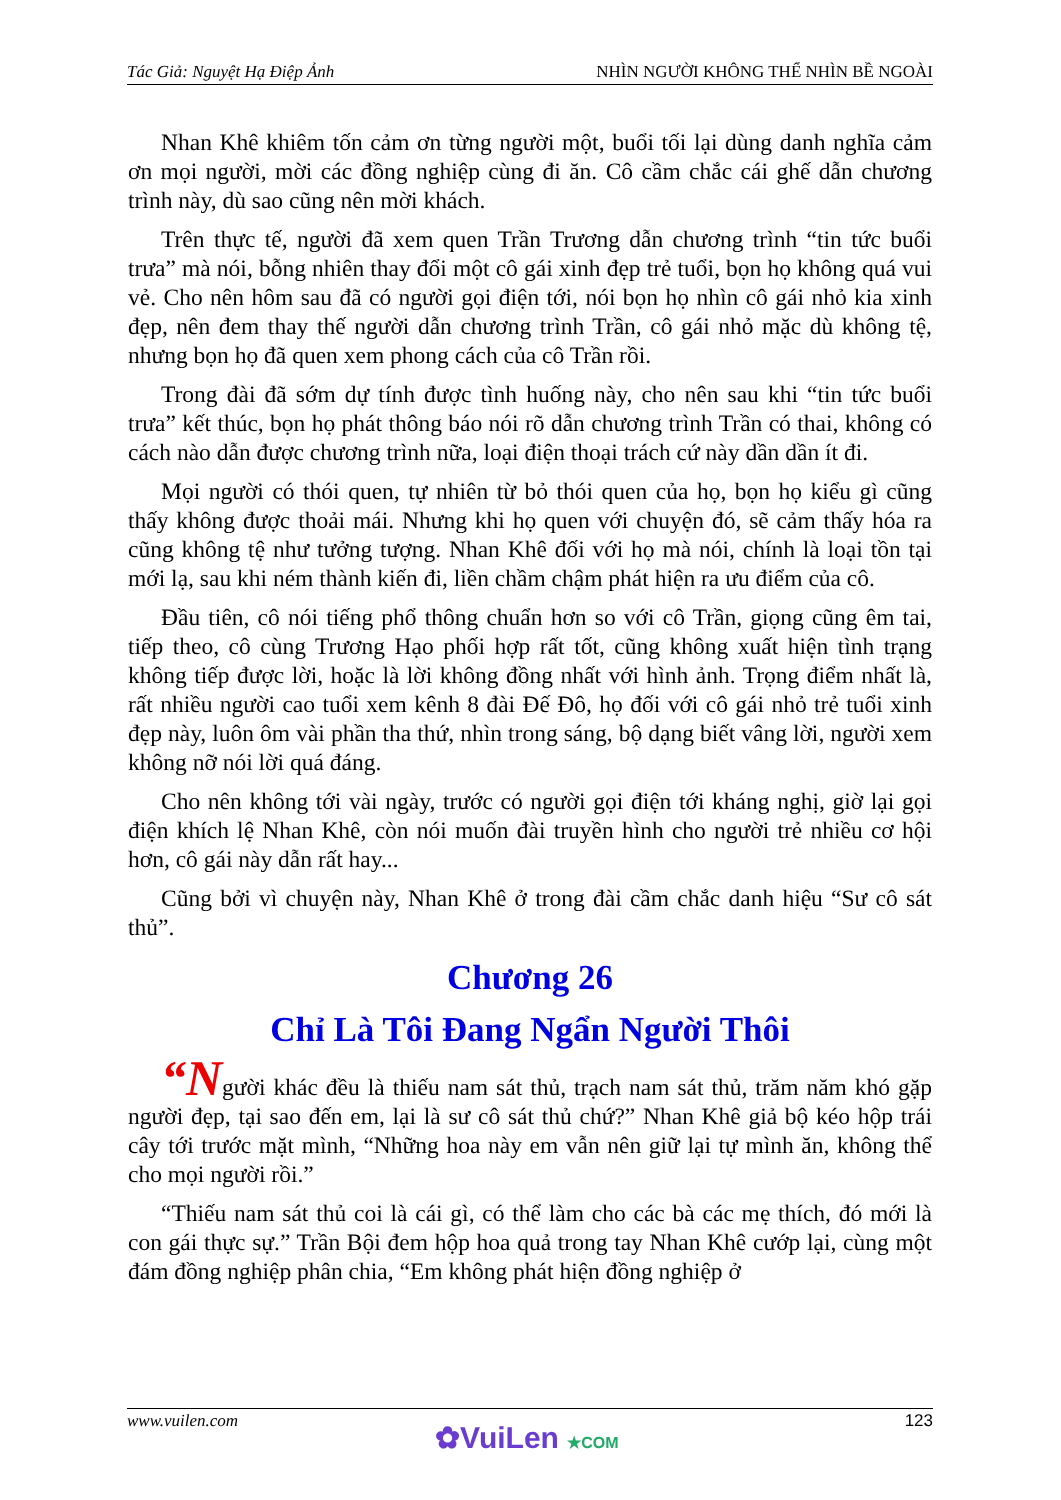Tác Giả: Nguyệt Hạ Điệp Ảnh NHÌN NGƯỜI KHÔNG THỂ NHÌN BỀ NGOÀI
Nhan Khê khiêm tốn cảm ơn từng người một, buổi tối lại dùng danh nghĩa cảm ơn mọi người, mời các đồng nghiệp cùng đi ăn. Cô cầm chắc cái ghế dẫn chương trình này, dù sao cũng nên mời khách.
Trên thực tế, người đã xem quen Trần Trương dẫn chương trình “tin tức buổi trưa” mà nói, bỗng nhiên thay đổi một cô gái xinh đẹp trẻ tuổi, bọn họ không quá vui vẻ. Cho nên hôm sau đã có người gọi điện tới, nói bọn họ nhìn cô gái nhỏ kia xinh đẹp, nên đem thay thế người dẫn chương trình Trần, cô gái nhỏ mặc dù không tệ, nhưng bọn họ đã quen xem phong cách của cô Trần rồi.
Trong đài đã sớm dự tính được tình huống này, cho nên sau khi “tin tức buổi trưa” kết thúc, bọn họ phát thông báo nói rõ dẫn chương trình Trần có thai, không có cách nào dẫn được chương trình nữa, loại điện thoại trách cứ này dần dần ít đi.
Mọi người có thói quen, tự nhiên từ bỏ thói quen của họ, bọn họ kiểu gì cũng thấy không được thoải mái. Nhưng khi họ quen với chuyện đó, sẽ cảm thấy hóa ra cũng không tệ như tưởng tượng. Nhan Khê đối với họ mà nói, chính là loại tồn tại mới lạ, sau khi ném thành kiến đi, liền chầm chậm phát hiện ra ưu điểm của cô.
Đầu tiên, cô nói tiếng phổ thông chuẩn hơn so với cô Trần, giọng cũng êm tai, tiếp theo, cô cùng Trương Hạo phối hợp rất tốt, cũng không xuất hiện tình trạng không tiếp được lời, hoặc là lời không đồng nhất với hình ảnh. Trọng điểm nhất là, rất nhiều người cao tuổi xem kênh 8 đài Đế Đô, họ đối với cô gái nhỏ trẻ tuổi xinh đẹp này, luôn ôm vài phần tha thứ, nhìn trong sáng, bộ dạng biết vâng lời, người xem không nỡ nói lời quá đáng.
Cho nên không tới vài ngày, trước có người gọi điện tới kháng nghị, giờ lại gọi điện khích lệ Nhan Khê, còn nói muốn đài truyền hình cho người trẻ nhiều cơ hội hơn, cô gái này dẫn rất hay...
Cũng bởi vì chuyện này, Nhan Khê ở trong đài cầm chắc danh hiệu “Sư cô sát thủ”.
Chương 26
Chỉ Là Tôi Đang Ngẩn Người Thôi
“Người khác đều là thiếu nam sát thủ, trạch nam sát thủ, trăm năm khó gặp người đẹp, tại sao đến em, lại là sư cô sát thủ chứ?” Nhan Khê giả bộ kéo hộp trái cây tới trước mặt mình, “Những hoa này em vẫn nên giữ lại tự mình ăn, không thể cho mọi người rồi.”
“Thiếu nam sát thủ coi là cái gì, có thể làm cho các bà các mẹ thích, đó mới là con gái thực sự.” Trần Bội đem hộp hoa quả trong tay Nhan Khê cướp lại, cùng một đám đồng nghiệp phân chia, “Em không phát hiện đồng nghiệp ở
www.vuilen.com 123
✿VuiLen ★COM